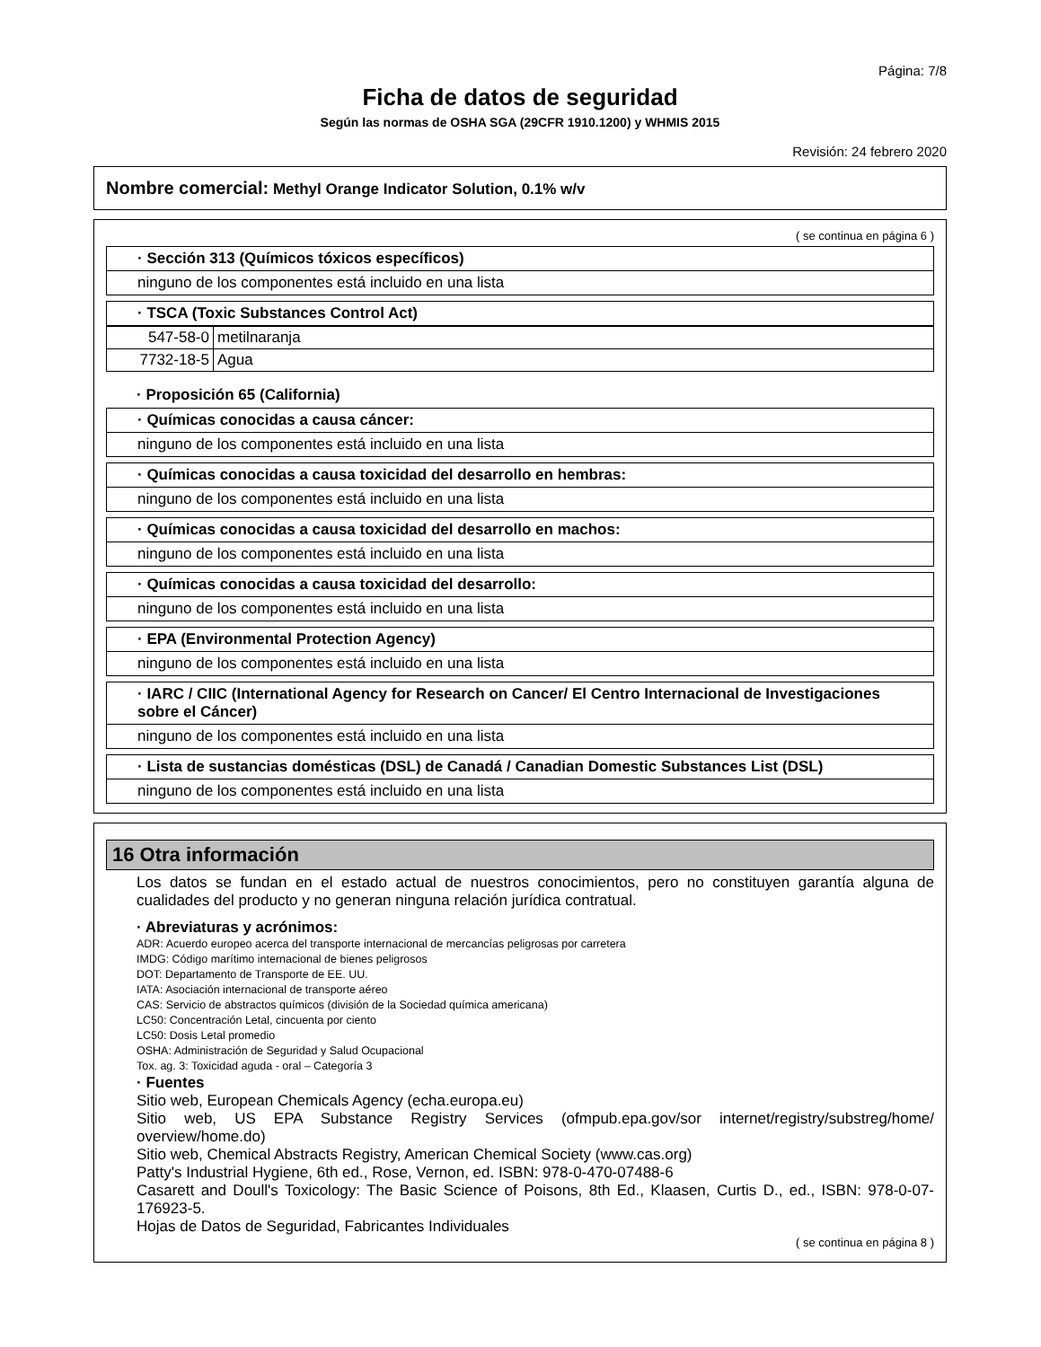Página: 7/8
Ficha de datos de seguridad
Según las normas de OSHA SGA (29CFR 1910.1200) y WHMIS 2015
Revisión: 24 febrero 2020
Nombre comercial: Methyl Orange Indicator Solution, 0.1% w/v
( se continua en página 6 )
· Sección 313 (Químicos tóxicos específicos)
ninguno de los componentes está incluido en una lista
· TSCA (Toxic Substances Control Act)
| 547-58-0 | metilnaranja |
| 7732-18-5 | Agua |
· Proposición 65 (California)
· Químicas conocidas a causa cáncer:
ninguno de los componentes está incluido en una lista
· Químicas conocidas a causa toxicidad del desarrollo en hembras:
ninguno de los componentes está incluido en una lista
· Químicas conocidas a causa toxicidad del desarrollo en machos:
ninguno de los componentes está incluido en una lista
· Químicas conocidas a causa toxicidad del desarrollo:
ninguno de los componentes está incluido en una lista
· EPA (Environmental Protection Agency)
ninguno de los componentes está incluido en una lista
· IARC / CIIC (International Agency for Research on Cancer/ El Centro Internacional de Investigaciones sobre el Cáncer)
ninguno de los componentes está incluido en una lista
· Lista de sustancias domésticas (DSL) de Canadá / Canadian Domestic Substances List (DSL)
ninguno de los componentes está incluido en una lista
16 Otra información
Los datos se fundan en el estado actual de nuestros conocimientos, pero no constituyen garantía alguna de cualidades del producto y no generan ninguna relación jurídica contratual.
· Abreviaturas y acrónimos:
ADR: Acuerdo europeo acerca del transporte internacional de mercancías peligrosas por carretera
IMDG: Código marítimo internacional de bienes peligrosos
DOT: Departamento de Transporte de EE. UU.
IATA: Asociación internacional de transporte aéreo
CAS: Servicio de abstractos químicos (división de la Sociedad química americana)
LC50: Concentración Letal, cincuenta por ciento
LC50: Dosis Letal promedio
OSHA: Administración de Seguridad y Salud Ocupacional
Tox. ag. 3: Toxicidad aguda - oral – Categoría 3
· Fuentes
Sitio web, European Chemicals Agency (echa.europa.eu)
Sitio web, US EPA Substance Registry Services (ofmpub.epa.gov/sor internet/registry/substreg/home/ overview/home.do)
Sitio web, Chemical Abstracts Registry, American Chemical Society (www.cas.org)
Patty's Industrial Hygiene, 6th ed., Rose, Vernon, ed. ISBN: 978-0-470-07488-6
Casarett and Doull's Toxicology: The Basic Science of Poisons, 8th Ed., Klaasen, Curtis D., ed., ISBN: 978-0-07-176923-5.
Hojas de Datos de Seguridad, Fabricantes Individuales
( se continua en página 8 )